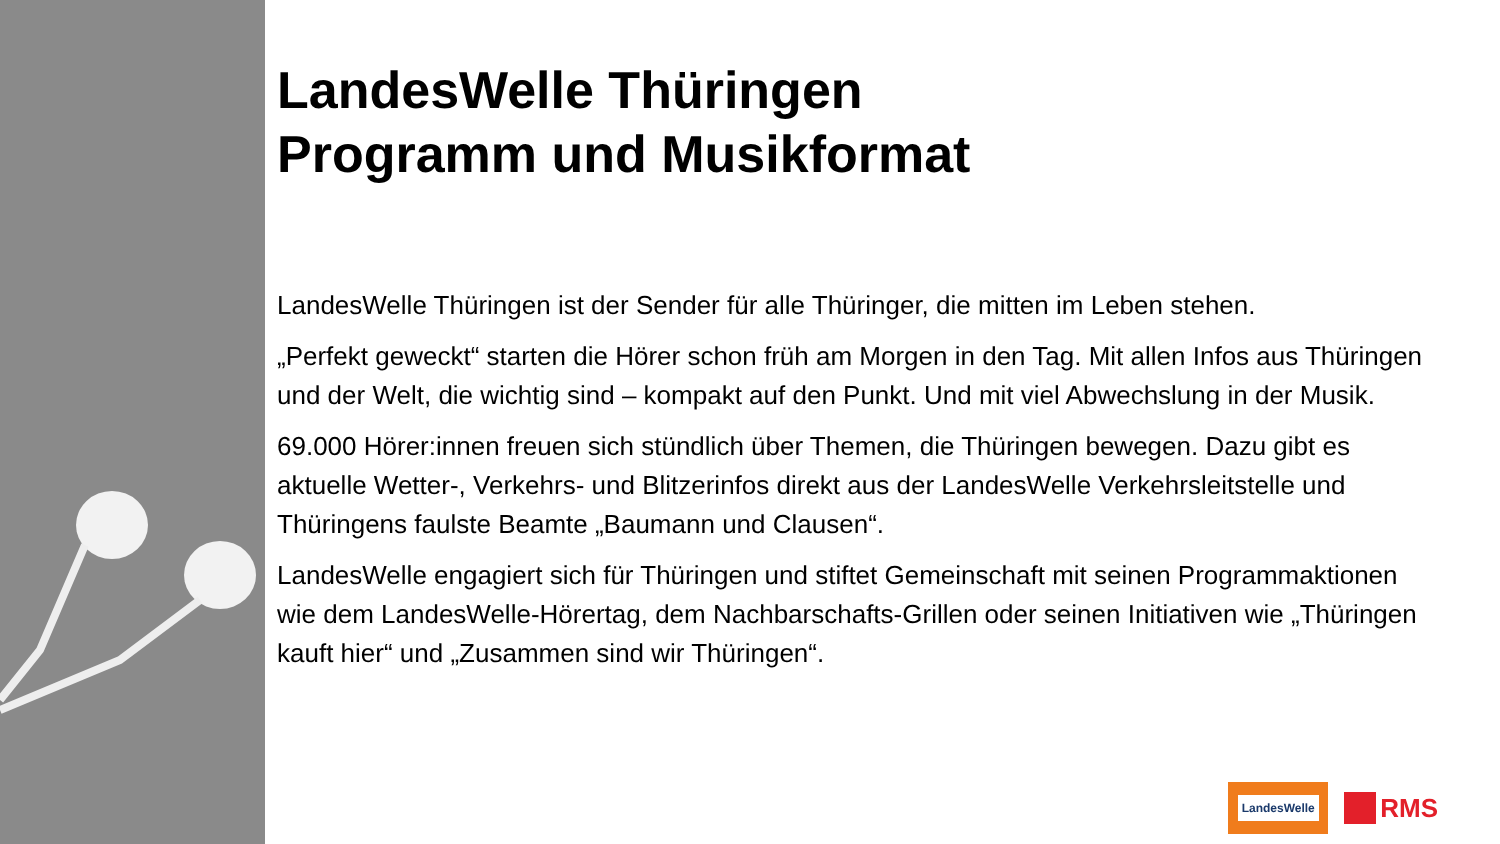LandesWelle Thüringen
Programm und Musikformat
LandesWelle Thüringen ist der Sender für alle Thüringer, die mitten im Leben stehen.
„Perfekt geweckt“ starten die Hörer schon früh am Morgen in den Tag. Mit allen Infos aus Thüringen und der Welt, die wichtig sind – kompakt auf den Punkt. Und mit viel Abwechslung in der Musik.
69.000 Hörer:innen freuen sich stündlich über Themen, die Thüringen bewegen. Dazu gibt es aktuelle Wetter-, Verkehrs- und Blitzerinfos direkt aus der LandesWelle Verkehrsleitstelle und Thüringens faulste Beamte „Baumann und Clausen“.
LandesWelle engagiert sich für Thüringen und stiftet Gemeinschaft mit seinen Programmaktionen wie dem LandesWelle-Hörertag, dem Nachbarschafts-Grillen oder seinen Initiativen wie „Thüringen kauft hier“ und „Zusammen sind wir Thüringen“.
LandesWelle
RMS